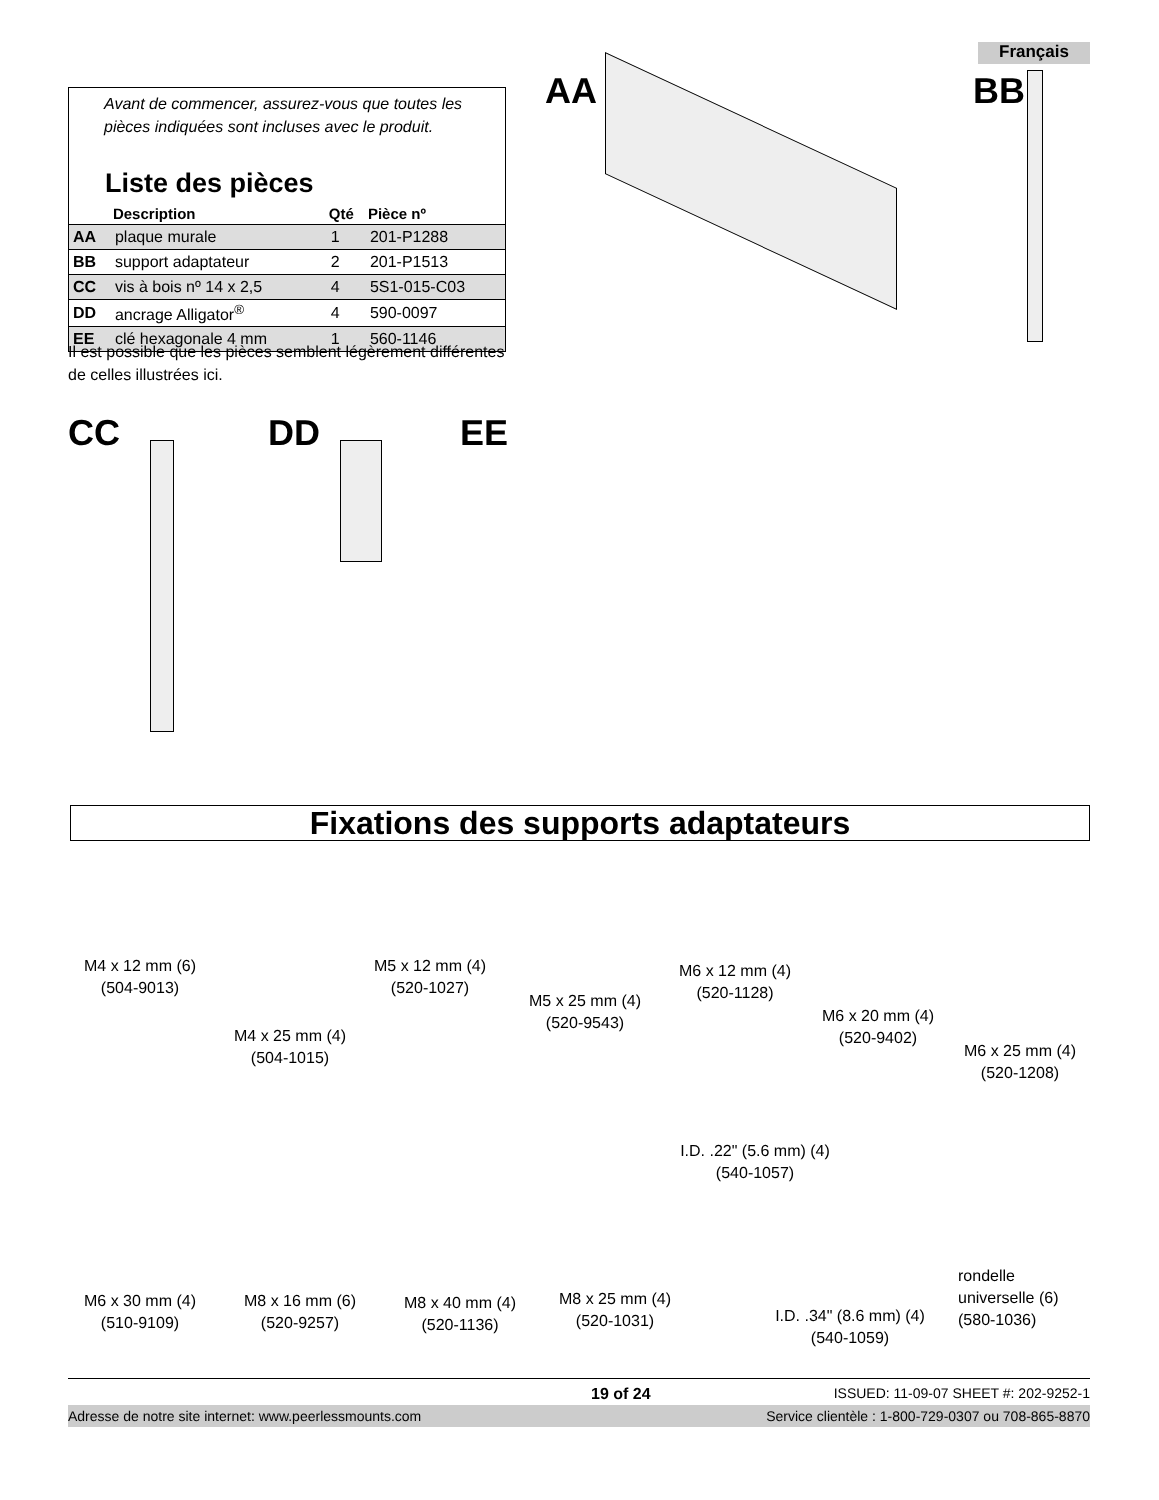Français
Avant de commencer, assurez-vous que toutes les pièces indiquées sont incluses avec le produit.
Liste des pièces
| | Description | Qté | Pièce nº |
| --- | --- | --- | --- |
| AA | plaque murale | 1 | 201-P1288 |
| BB | support adaptateur | 2 | 201-P1513 |
| CC | vis à bois nº 14 x 2,5 | 4 | 5S1-015-C03 |
| DD | ancrage Alligator<sup>®</sup> | 4 | 590-0097 |
| EE | clé hexagonale 4 mm | 1 | 560-1146 |
Il est possible que les pièces semblent légèrement différentes de celles illustrées ici.
AA BB
CC DD EE
Fixations des supports adaptateurs
M4 x 12 mm (6)
(504-9013)
M4 x 25 mm (4)
(504-1015)
M5 x 12 mm (4)
(520-1027)
M5 x 25 mm (4)
(520-9543)
M6 x 12 mm (4)
(520-1128)
M6 x 20 mm (4)
(520-9402)
M6 x 25 mm (4)
(520-1208)
M6 x 30 mm (4)
(510-9109)
M8 x 16 mm (6)
(520-9257)
M8 x 40 mm (4)
(520-1136)
M8 x 25 mm (4)
(520-1031)
I.D. .22" (5.6 mm) (4)
(540-1057)
I.D. .34" (8.6 mm) (4)
(540-1059)
rondelle
universelle (6)
(580-1036)
19 of 24 ISSUED: 11-09-07 SHEET #: 202-9252-1
Adresse de notre site internet: www.peerlessmounts.com Service clientèle : 1-800-729-0307 ou 708-865-8870